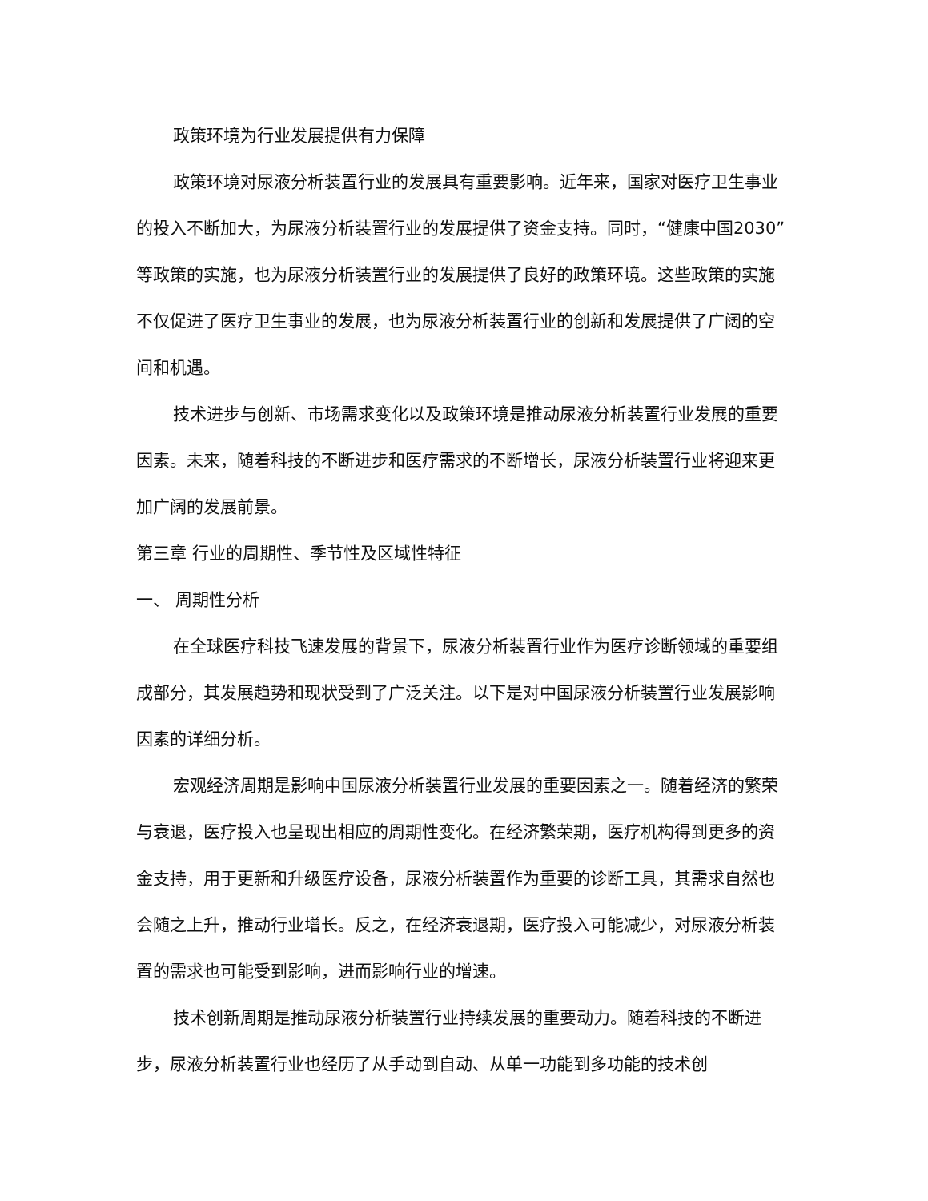政策环境为行业发展提供有力保障
政策环境对尿液分析装置行业的发展具有重要影响。近年来，国家对医疗卫生事业的投入不断加大，为尿液分析装置行业的发展提供了资金支持。同时，“健康中国2030”等政策的实施，也为尿液分析装置行业的发展提供了良好的政策环境。这些政策的实施不仅促进了医疗卫生事业的发展，也为尿液分析装置行业的创新和发展提供了广阔的空间和机遇。
技术进步与创新、市场需求变化以及政策环境是推动尿液分析装置行业发展的重要因素。未来，随着科技的不断进步和医疗需求的不断增长，尿液分析装置行业将迎来更加广阔的发展前景。
第三章 行业的周期性、季节性及区域性特征
一、 周期性分析
在全球医疗科技飞速发展的背景下，尿液分析装置行业作为医疗诊断领域的重要组成部分，其发展趋势和现状受到了广泛关注。以下是对中国尿液分析装置行业发展影响因素的详细分析。
宏观经济周期是影响中国尿液分析装置行业发展的重要因素之一。随着经济的繁荣与衰退，医疗投入也呈现出相应的周期性变化。在经济繁荣期，医疗机构得到更多的资金支持，用于更新和升级医疗设备，尿液分析装置作为重要的诊断工具，其需求自然也会随之上升，推动行业增长。反之，在经济衰退期，医疗投入可能减少，对尿液分析装置的需求也可能受到影响，进而影响行业的增速。
技术创新周期是推动尿液分析装置行业持续发展的重要动力。随着科技的不断进步，尿液分析装置行业也经历了从手动到自动、从单一功能到多功能的技术创